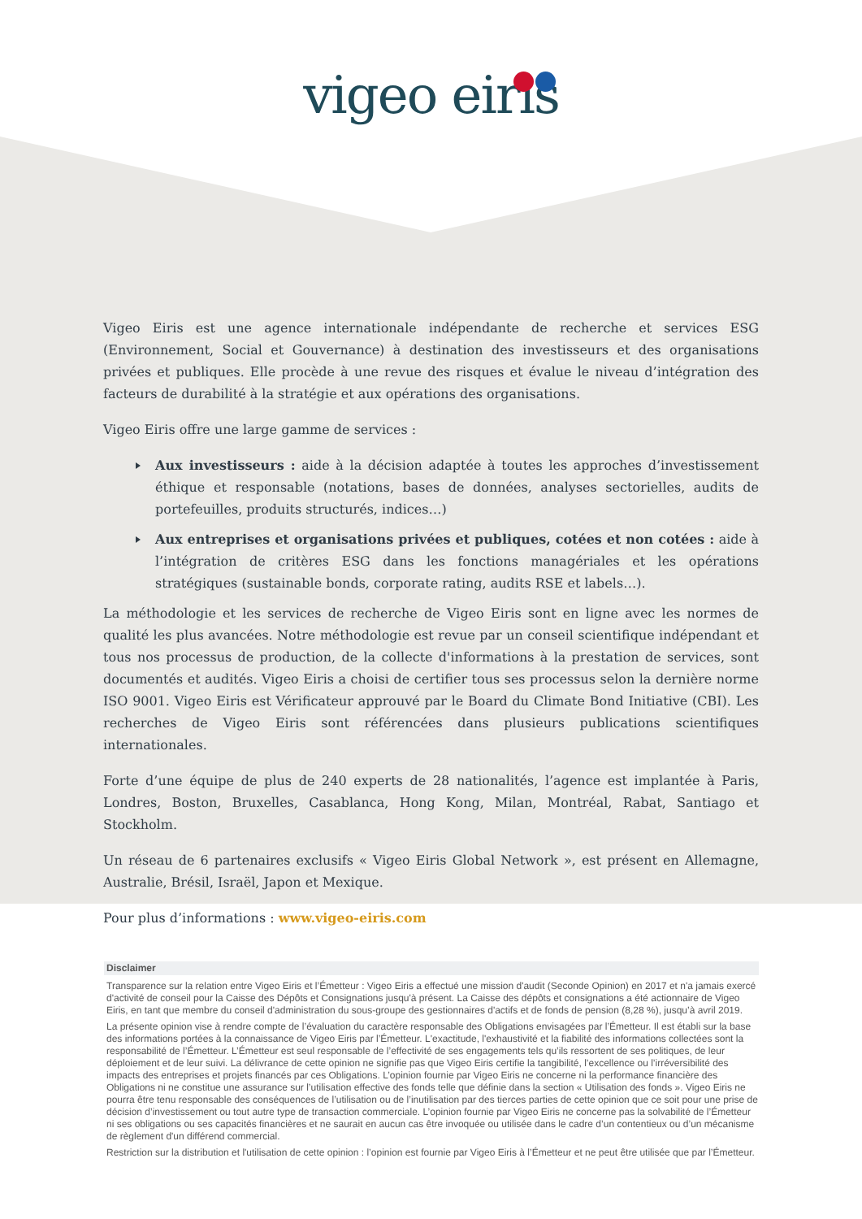vigeo eiris
Vigeo Eiris est une agence internationale indépendante de recherche et services ESG (Environnement, Social et Gouvernance) à destination des investisseurs et des organisations privées et publiques. Elle procède à une revue des risques et évalue le niveau d’intégration des facteurs de durabilité à la stratégie et aux opérations des organisations.
Vigeo Eiris offre une large gamme de services :
Aux investisseurs : aide à la décision adaptée à toutes les approches d’investissement éthique et responsable (notations, bases de données, analyses sectorielles, audits de portefeuilles, produits structurés, indices…)
Aux entreprises et organisations privées et publiques, cotées et non cotées : aide à l’intégration de critères ESG dans les fonctions managériales et les opérations stratégiques (sustainable bonds, corporate rating, audits RSE et labels…).
La méthodologie et les services de recherche de Vigeo Eiris sont en ligne avec les normes de qualité les plus avancées. Notre méthodologie est revue par un conseil scientifique indépendant et tous nos processus de production, de la collecte d'informations à la prestation de services, sont documentés et audités. Vigeo Eiris a choisi de certifier tous ses processus selon la dernière norme ISO 9001. Vigeo Eiris est Vérificateur approuvé par le Board du Climate Bond Initiative (CBI). Les recherches de Vigeo Eiris sont référencées dans plusieurs publications scientifiques internationales.
Forte d’une équipe de plus de 240 experts de 28 nationalités, l’agence est implantée à Paris, Londres, Boston, Bruxelles, Casablanca, Hong Kong, Milan, Montréal, Rabat, Santiago et Stockholm.
Un réseau de 6 partenaires exclusifs « Vigeo Eiris Global Network », est présent en Allemagne, Australie, Brésil, Israël, Japon et Mexique.
Pour plus d’informations : www.vigeo-eiris.com
Disclaimer
Transparence sur la relation entre Vigeo Eiris et l’Émetteur : Vigeo Eiris a effectué une mission d'audit (Seconde Opinion) en 2017 et n'a jamais exercé d'activité de conseil pour la Caisse des Dépôts et Consignations jusqu'à présent. La Caisse des dépôts et consignations a été actionnaire de Vigeo Eiris, en tant que membre du conseil d'administration du sous-groupe des gestionnaires d'actifs et de fonds de pension (8,28 %), jusqu’à avril 2019.
La présente opinion vise à rendre compte de l’évaluation du caractère responsable des Obligations envisagées par l’Émetteur. Il est établi sur la base des informations portées à la connaissance de Vigeo Eiris par l’Émetteur. L'exactitude, l'exhaustivité et la fiabilité des informations collectées sont la responsabilité de l’Émetteur. L’Émetteur est seul responsable de l’effectivité de ses engagements tels qu’ils ressortent de ses politiques, de leur déploiement et de leur suivi. La délivrance de cette opinion ne signifie pas que Vigeo Eiris certifie la tangibilité, l’excellence ou l’irréversibilité des impacts des entreprises et projets financés par ces Obligations. L’opinion fournie par Vigeo Eiris ne concerne ni la performance financière des Obligations ni ne constitue une assurance sur l’utilisation effective des fonds telle que définie dans la section « Utilisation des fonds ». Vigeo Eiris ne pourra être tenu responsable des conséquences de l’utilisation ou de l’inutilisation par des tierces parties de cette opinion que ce soit pour une prise de décision d’investissement ou tout autre type de transaction commerciale. L’opinion fournie par Vigeo Eiris ne concerne pas la solvabilité de l’Émetteur ni ses obligations ou ses capacités financières et ne saurait en aucun cas être invoquée ou utilisée dans le cadre d’un contentieux ou d’un mécanisme de règlement d'un différend commercial.
Restriction sur la distribution et l'utilisation de cette opinion : l’opinion est fournie par Vigeo Eiris à l’Émetteur et ne peut être utilisée que par l’Émetteur.